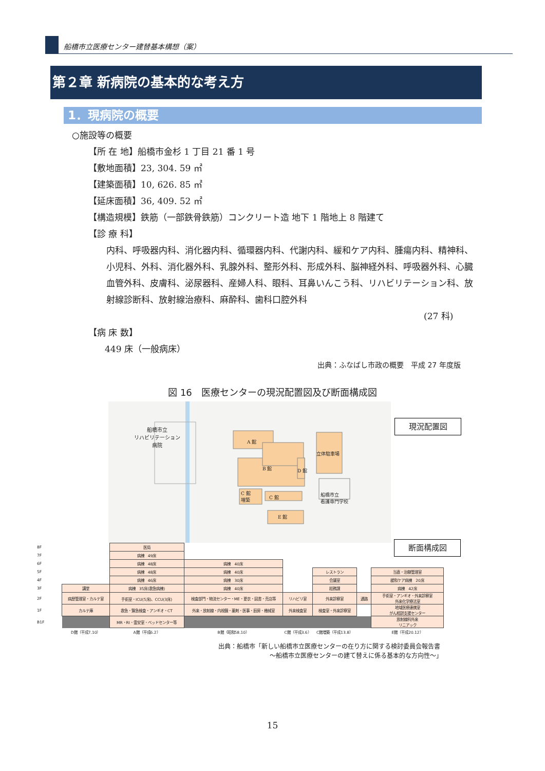船橋市立医療センター建替基本構想（案）
第２章 新病院の基本的な考え方
1．現病院の概要
○施設等の概要
【所 在 地】船橋市金杉 1 丁目 21 番 1 号
【敷地面積】23, 304. 59 ㎡
【建築面積】10, 626. 85 ㎡
【延床面積】36, 409. 52 ㎡
【構造規模】鉄筋（一部鉄骨鉄筋）コンクリート造 地下 1 階地上 8 階建て
【診 療 科】
内科、呼吸器内科、消化器内科、循環器内科、代謝内科、緩和ケア内科、腫瘍内科、精神科、小児科、外科、消化器外科、乳腺外科、整形外科、形成外科、脳神経外科、呼吸器外科、心臓血管外科、皮膚科、泌尿器科、産婦人科、眼科、耳鼻いんこう科、リハビリテーション科、放射線診断科、放射線治療科、麻酔科、歯科口腔外科
(27 科)
【病 床 数】
449 床（一般病床）
出典：ふなばし市政の概要　平成 27 年度版
図 16　医療センターの現況配置図及び断面構成図
船橋市立
リハビリテーション
病院
A 館
B 館 D 館
立体駐車場
C 館
増築
C 館
E 館
船橋市立
看護専門学校
現況配置図
断面構成図
| 8F | | 医局 | | | | | |
| 7F | | 病棟 49床 | | | | | |
| 6F | | 病棟 48床 | 病棟 40床 | | | | |
| 5F | | 病棟 48床 | 病棟 40床 | | レストラン | | 当直・治験管理室 |
| 4F | | 病棟 46床 | 病棟 30床 | | 会議室 | | 緩和ケア病棟 20床 |
| 3F | 講堂 | 病棟 35床(救急病棟) | 病棟 40床 | | 総務課 | | 病棟 42床 |
| 2F | 病歴管理室・カルテ室 | 手術室・ICU(5床)、CCU(3床) | 検査部門・物流センター・ME・更衣・図書・売店等 | リハビリ室 | 外来診察室 | 通路 | 手術室・アンギオ・外来診察室 外来化学療法室 |
| 1F | カルテ庫 | 救急・緊急検査・アンギオ・CT | 外来・放射線・内視鏡・薬剤・医事・厨房・機械室 | 外来検査室 | 検査室・外来診察室 | | 地域医療連携室 がん相談支援センター |
| B1F | | MR・RI・霊安室・ベッドセンター等 | | | | | 放射線科外来 リニアック |
| | D館（平成7.10） | A館（平成6.2） | B館（昭和58.10） | C館（平成3.6） | C館増築（平成13.8） | | E館（平成20.12） |
出典：船橋市「新しい船橋市立医療センターの在り方に関する検討委員会報告書
～船橋市立医療センターの建て替えに係る基本的な方向性～」
15